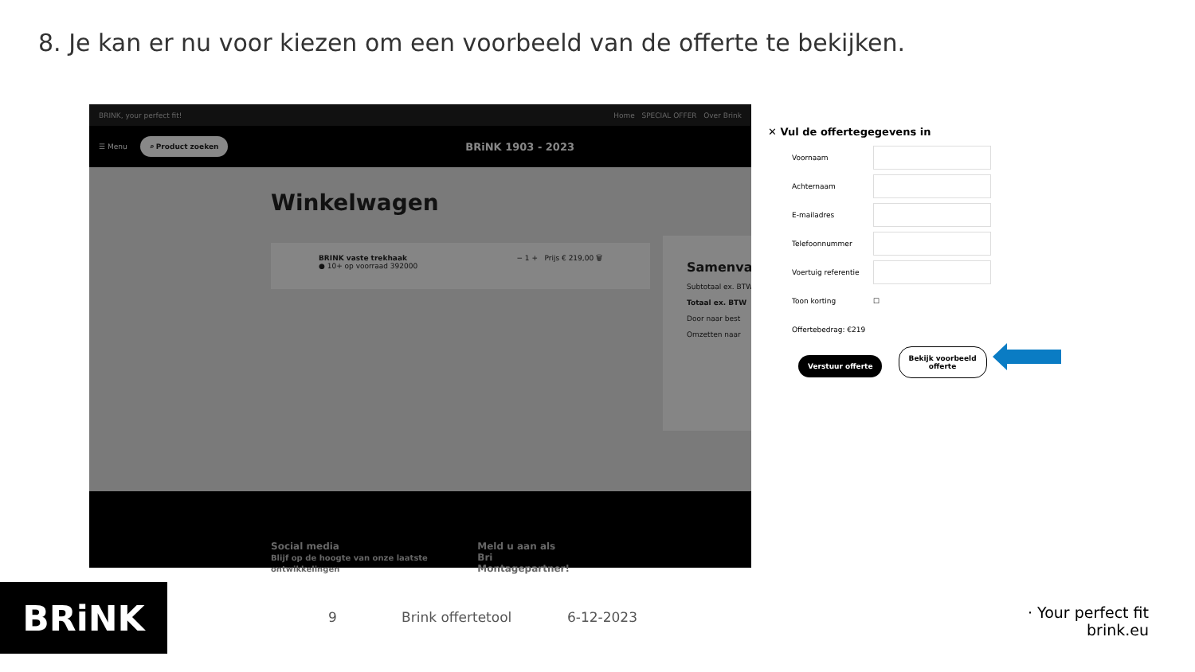8. Je kan er nu voor kiezen om een voorbeeld van de offerte te bekijken.
BRINK, your perfect fit! Home SPECIAL OFFER Over Brink
☰ Menu ⌕ Product zoeken BRiNK 1903 - 2023
Winkelwagen
BRINK vaste trekhaak
● 10+ op voorraad 392000 − 1 + Prijs € 219,00 🗑
Samenva
Subtotaal ex. BTW
Totaal ex. BTW
Door naar best
Omzetten naar
Social media
Blijf op de hoogte van onze laatste ontwikkelingen Meld u aan als Bri
Montagepartner!
✕ Vul de offertegegevens in
Voornaam
Achternaam
E-mailadres
Telefoonnummer
Voertuig referentie
Toon korting ☐
Offertebedrag: €219
Verstuur offerte Bekijk voorbeeld
offerte
BRiNK 9 Brink offertetool 6-12-2023
· Your perfect fit
brink.eu